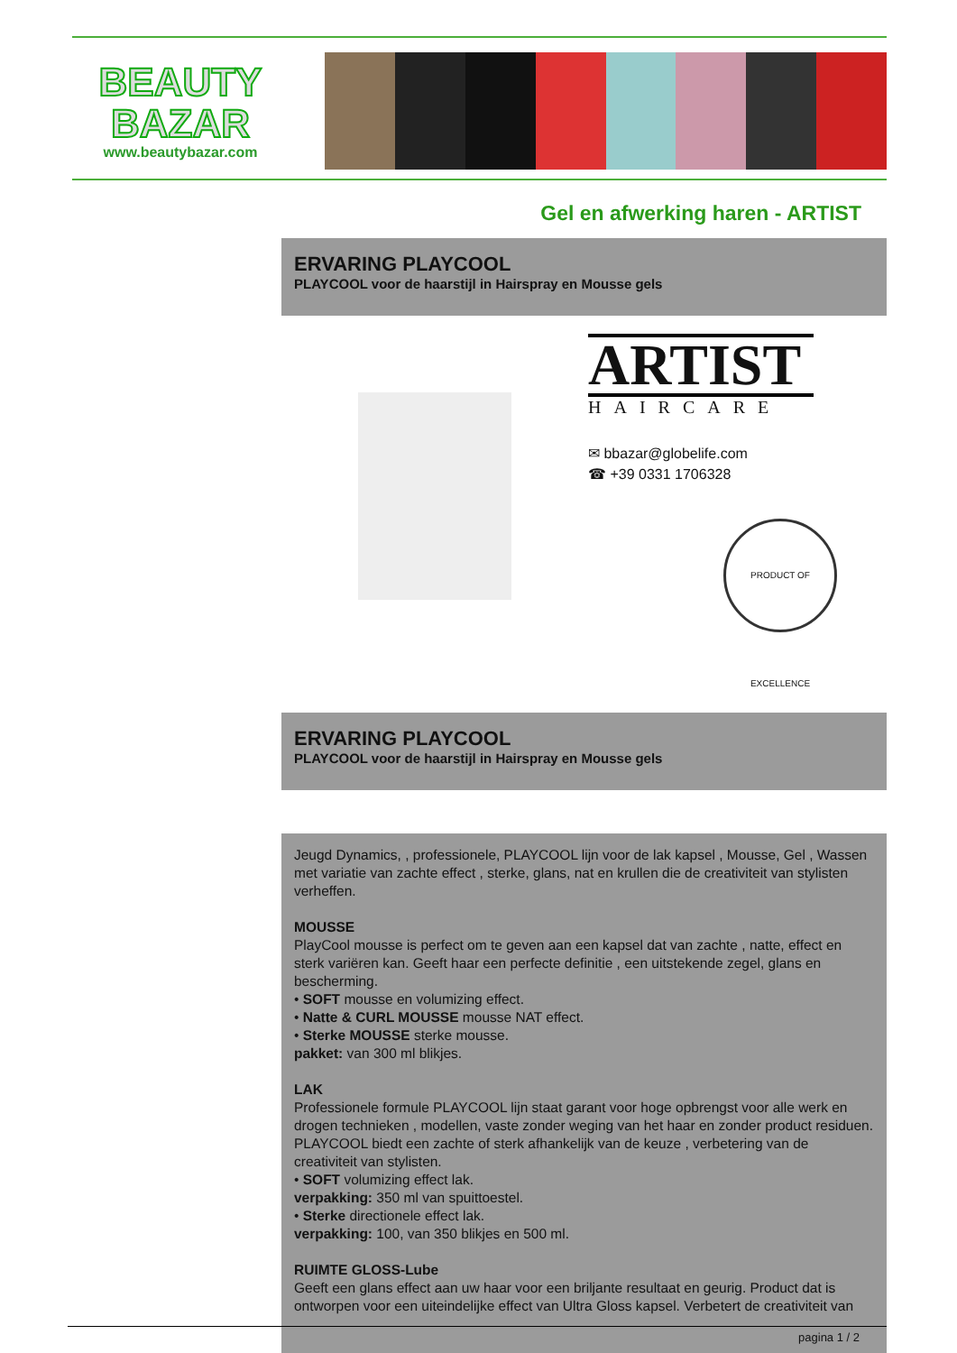BEAUTY
BAZAR
www.beautybazar.com
Gel en afwerking haren - ARTIST
ERVARING PLAYCOOL
PLAYCOOL voor de haarstijl in Hairspray en Mousse gels
ARTIST
HAIRCARE
✉ bbazar@globelife.com
☎ +39 0331 1706328
PRODUCT OF EXCELLENCE
ERVARING PLAYCOOL
PLAYCOOL voor de haarstijl in Hairspray en Mousse gels
Jeugd Dynamics, , professionele, PLAYCOOL lijn voor de lak kapsel , Mousse, Gel , Wassen met variatie van zachte effect , sterke, glans, nat en krullen die de creativiteit van stylisten verheffen.
MOUSSE
PlayCool mousse is perfect om te geven aan een kapsel dat van zachte , natte, effect en sterk variëren kan. Geeft haar een perfecte definitie , een uitstekende zegel, glans en bescherming.
• SOFT mousse en volumizing effect.
• Natte & CURL MOUSSE mousse NAT effect.
• Sterke MOUSSE sterke mousse.
pakket: van 300 ml blikjes.
LAK
Professionele formule PLAYCOOL lijn staat garant voor hoge opbrengst voor alle werk en drogen technieken , modellen, vaste zonder weging van het haar en zonder product residuen.
PLAYCOOL biedt een zachte of sterk afhankelijk van de keuze , verbetering van de creativiteit van stylisten.
• SOFT volumizing effect lak.
verpakking: 350 ml van spuittoestel.
• Sterke directionele effect lak.
verpakking: 100, van 350 blikjes en 500 ml.
RUIMTE GLOSS-Lube
Geeft een glans effect aan uw haar voor een briljante resultaat en geurig. Product dat is ontworpen voor een uiteindelijke effect van Ultra Gloss kapsel. Verbetert de creativiteit van
pagina 1 / 2